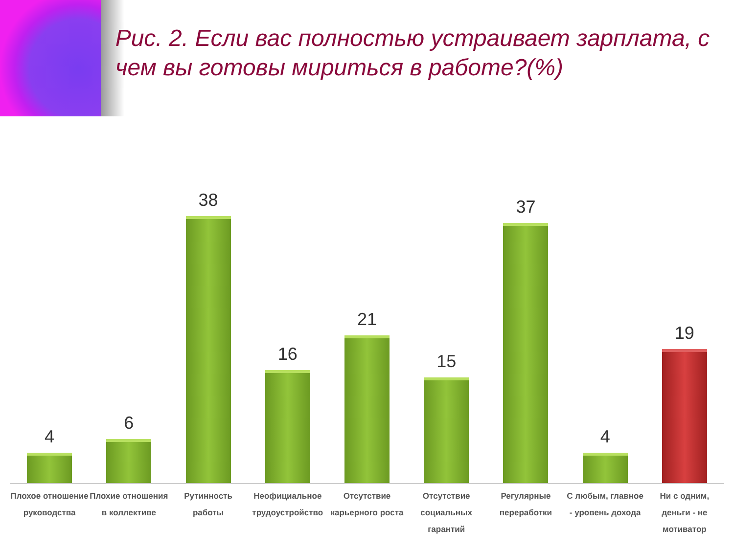Рис. 2. Если вас полностью устраивает зарплата, с чем вы готовы мириться в работе?(%)
4
6
38
16
21
15
37
4
19
Плохое отношение руководства Плохие отношения в коллективе Рутинность работы Неофициальное трудоустройство Отсутствие карьерного роста Отсутствие социальных гарантий Регулярные переработки С любым, главное - уровень дохода
Ни с одним, деньги - не мотиватор